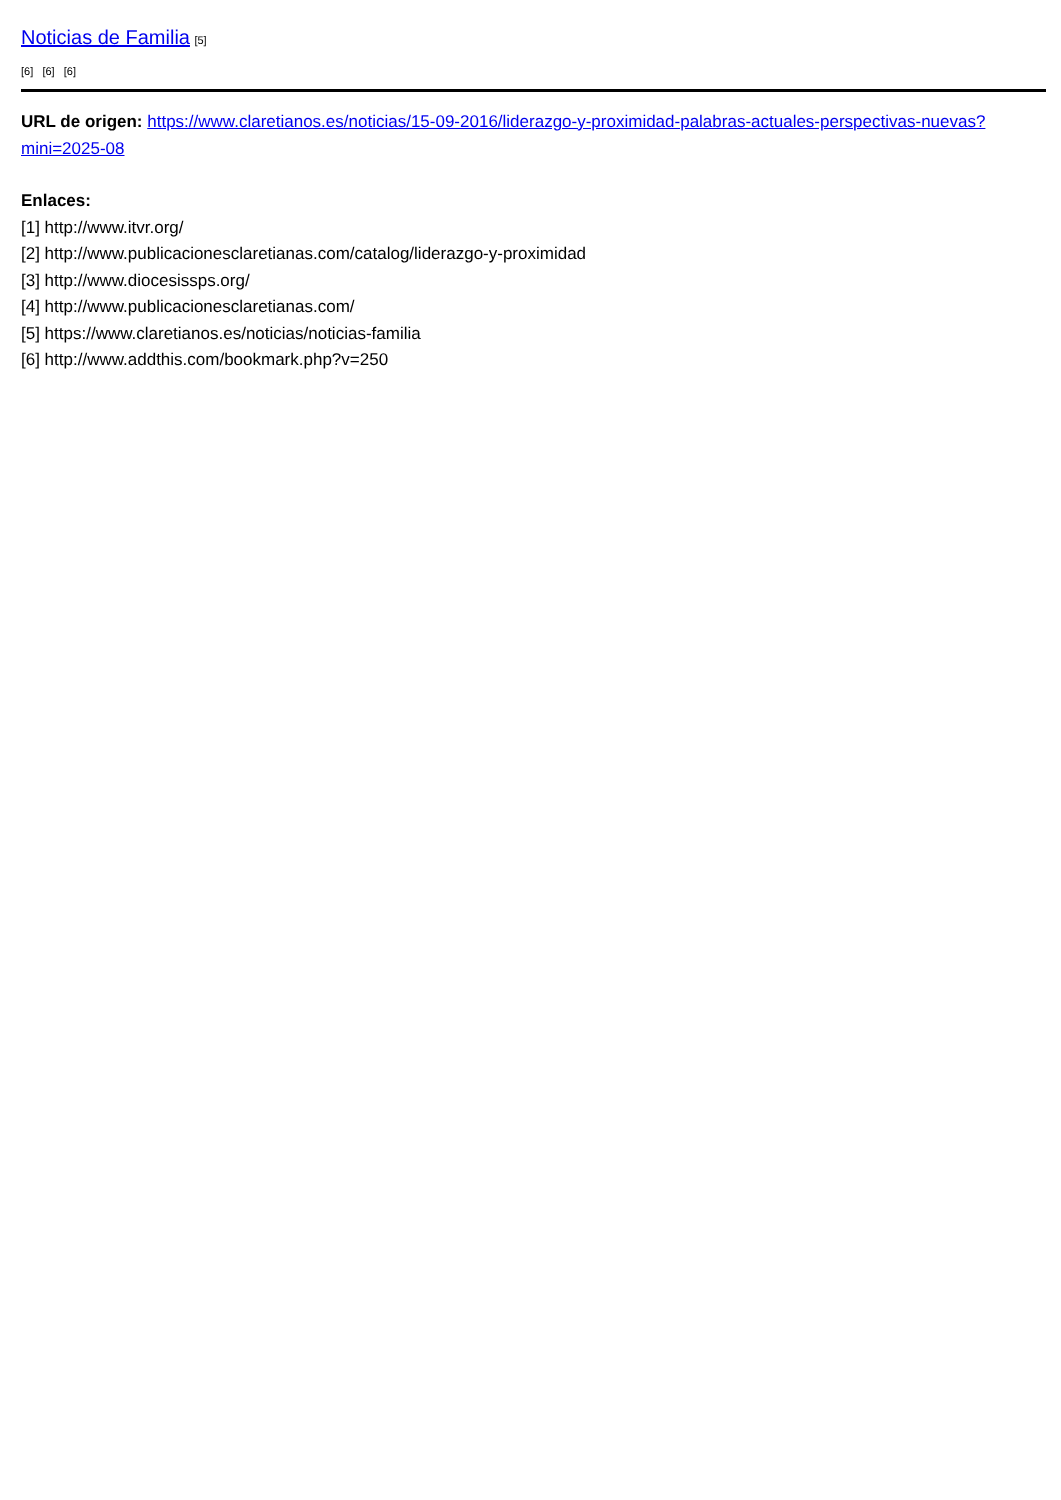Noticias de Familia [5]
[6] [6] [6]
URL de origen: https://www.claretianos.es/noticias/15-09-2016/liderazgo-y-proximidad-palabras-actuales-perspectivas-nuevas?mini=2025-08
Enlaces:
[1] http://www.itvr.org/
[2] http://www.publicacionesclaretianas.com/catalog/liderazgo-y-proximidad
[3] http://www.diocesissps.org/
[4] http://www.publicacionesclaretianas.com/
[5] https://www.claretianos.es/noticias/noticias-familia
[6] http://www.addthis.com/bookmark.php?v=250